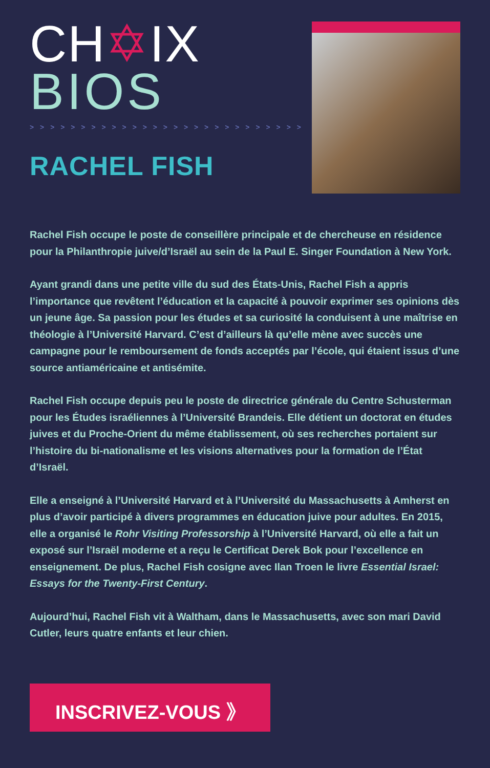CH✡IX
BIOS
> > > > > > > > > > > > > > > > > > > > > > > > > > > > > > > > >
RACHEL FISH
Rachel Fish occupe le poste de conseillère principale et de chercheuse en résidence pour la Philanthropie juive/d’Israël au sein de la Paul E. Singer Foundation à New York.
Ayant grandi dans une petite ville du sud des États-Unis, Rachel Fish a appris l’importance que revêtent l’éducation et la capacité à pouvoir exprimer ses opinions dès un jeune âge. Sa passion pour les études et sa curiosité la conduisent à une maîtrise en théologie à l’Université Harvard. C’est d’ailleurs là qu’elle mène avec succès une campagne pour le remboursement de fonds acceptés par l’école, qui étaient issus d’une source antiaméricaine et antisémite.
Rachel Fish occupe depuis peu le poste de directrice générale du Centre Schusterman pour les Études israéliennes à l’Université Brandeis. Elle détient un doctorat en études juives et du Proche-Orient du même établissement, où ses recherches portaient sur l’histoire du bi-nationalisme et les visions alternatives pour la formation de l’État d’Israël.
Elle a enseigné à l’Université Harvard et à l’Université du Massachusetts à Amherst en plus d’avoir participé à divers programmes en éducation juive pour adultes. En 2015, elle a organisé le Rohr Visiting Professorship à l’Université Harvard, où elle a fait un exposé sur l’Israël moderne et a reçu le Certificat Derek Bok pour l’excellence en enseignement. De plus, Rachel Fish cosigne avec Ilan Troen le livre Essential Israel: Essays for the Twenty-First Century.
Aujourd’hui, Rachel Fish vit à Waltham, dans le Massachusetts, avec son mari David Cutler, leurs quatre enfants et leur chien.
INSCRIVEZ-VOUS 》